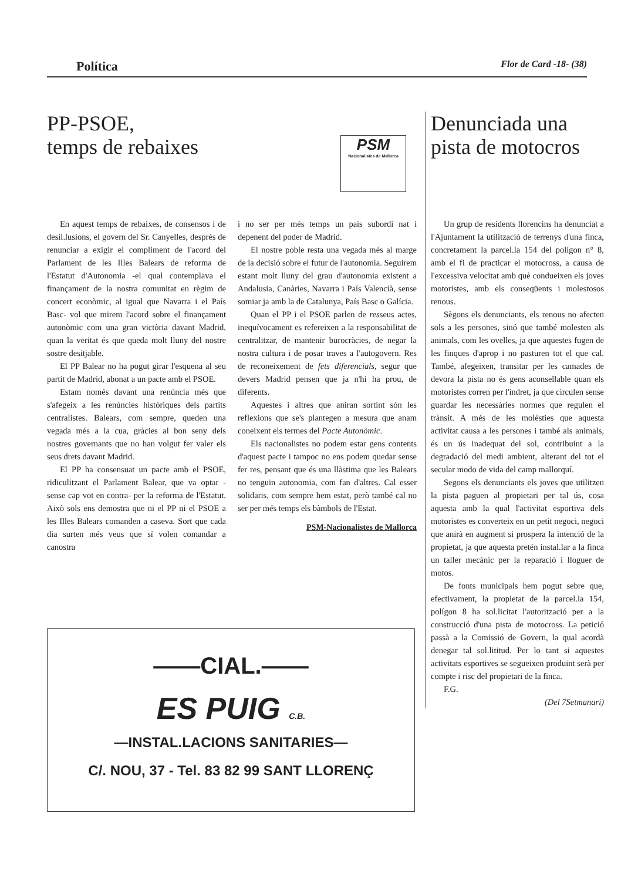Política Flor de Card -18- (38)
PP-PSOE,
temps de rebaixes
PSM
Nacionalistes de Mallorca
En aquest temps de rebaixes, de consensos i de desil.lusions, el govern del Sr. Canyelles, després de renunciar a exigir el compliment de l'acord del Parlament de les Illes Balears de reforma de l'Estatut d'Autonomia -el qual contemplava el finançament de la nostra comunitat en règim de concert econòmic, al igual que Navarra i el País Basc- vol que mirem l'acord sobre el finançament autonòmic com una gran victòria davant Madrid, quan la veritat és que queda molt lluny del nostre sostre desitjable.
El PP Balear no ha pogut girar l'esquena al seu partit de Madrid, abonat a un pacte amb el PSOE.
Estam només davant una renúncia més que s'afegeix a les renúncies històriques dels partits centralistes. Balears, com sempre, queden una vegada més a la cua, gràcies al bon seny dels nostres governants que no han volgut fer valer els seus drets davant Madrid.
El PP ha consensuat un pacte amb el PSOE, ridiculitzant el Parlament Balear, que va optar -sense cap vot en contra- per la reforma de l'Estatut. Això sols ens demostra que ni el PP ni el PSOE a les Illes Balears comanden a caseva. Sort que cada dia surten més veus que sí volen comandar a canostra
i no ser per més temps un país subordi nat i depenent del poder de Madrid.
El nostre poble resta una vegada més al marge de la decisió sobre el futur de l'autonomia. Seguirem estant molt lluny del grau d'autonomia existent a Andalusia, Canàries, Navarra i País Valencià, sense somiar ja amb la de Catalunya, País Basc o Galícia.
Quan el PP i el PSOE parlen de resseus actes, inequívocament es refereixen a la responsabilitat de centralitzar, de mantenir burocràcies, de negar la nostra cultura i de posar traves a l'autogovern. Res de reconeixement de fets diferencials, segur que devers Madrid pensen que ja n'hi ha prou, de diferents.
Aquestes i altres que aniran sortint són les reflexions que se's plantegen a mesura que anam coneixent els termes del Pacte Autonòmic.
Els nacionalistes no podem estar gens contents d'aquest pacte i tampoc no ens podem quedar sense fer res, pensant que és una llàstima que les Balears no tenguin autonomia, com fan d'altres. Cal esser solidaris, com sempre hem estat, però també cal no ser per més temps els bàmbols de l'Estat.
PSM-Nacionalistes de Mallorca
——CIAL.——
ES PUIG C.B.
—INSTAL.LACIONS SANITARIES—
C/. NOU, 37 - Tel. 83 82 99 SANT LLORENÇ
Denunciada una pista de motocros
Un grup de residents llorencins ha denunciat a l'Ajuntament la utilització de terrenys d'una finca, concretament la parcel.la 154 del polígon n° 8, amb el fi de practicar el motocross, a causa de l'excessiva velocitat amb què condueixen els joves motoristes, amb els conseqüents i molestosos renous.
Sègons els denunciants, els renous no afecten sols a les persones, sinó que també molesten als animals, com les ovelles, ja que aquestes fugen de les finques d'aprop i no pasturen tot el que cal. També, afegeixen, transitar per les camades de devora la pista no és gens aconsellable quan els motoristes corren per l'indret, ja que circulen sense guardar les necessàries normes que regulen el trànsit. A més de les molèsties que aquesta activitat causa a les persones i també als animals, és un ús inadequat del sol, contribuint a la degradació del medi ambient, alterant del tot el secular modo de vida del camp mallorquí.
Segons els denunciants els joves que utilitzen la pista paguen al propietari per tal ús, cosa aquesta amb la qual l'activitat esportiva dels motoristes es converteix en un petit negoci, negoci que anirà en augment si prospera la intenció de la propietat, ja que aquesta pretén instal.lar a la finca un taller mecànic per la reparació i lloguer de motos.
De fonts municipals hem pogut sebre que, efectivament, la propietat de la parcel.la 154, polígon 8 ha sol.licitat l'autorització per a la construcció d'una pista de motocross. La petició passà a la Comissió de Govern, la qual acordà denegar tal sol.lititud. Per lo tant si aquestes activitats esportives se segueixen produint serà per compte i risc del propietari de la finca.
F.G.
(Del 7Setmanari)